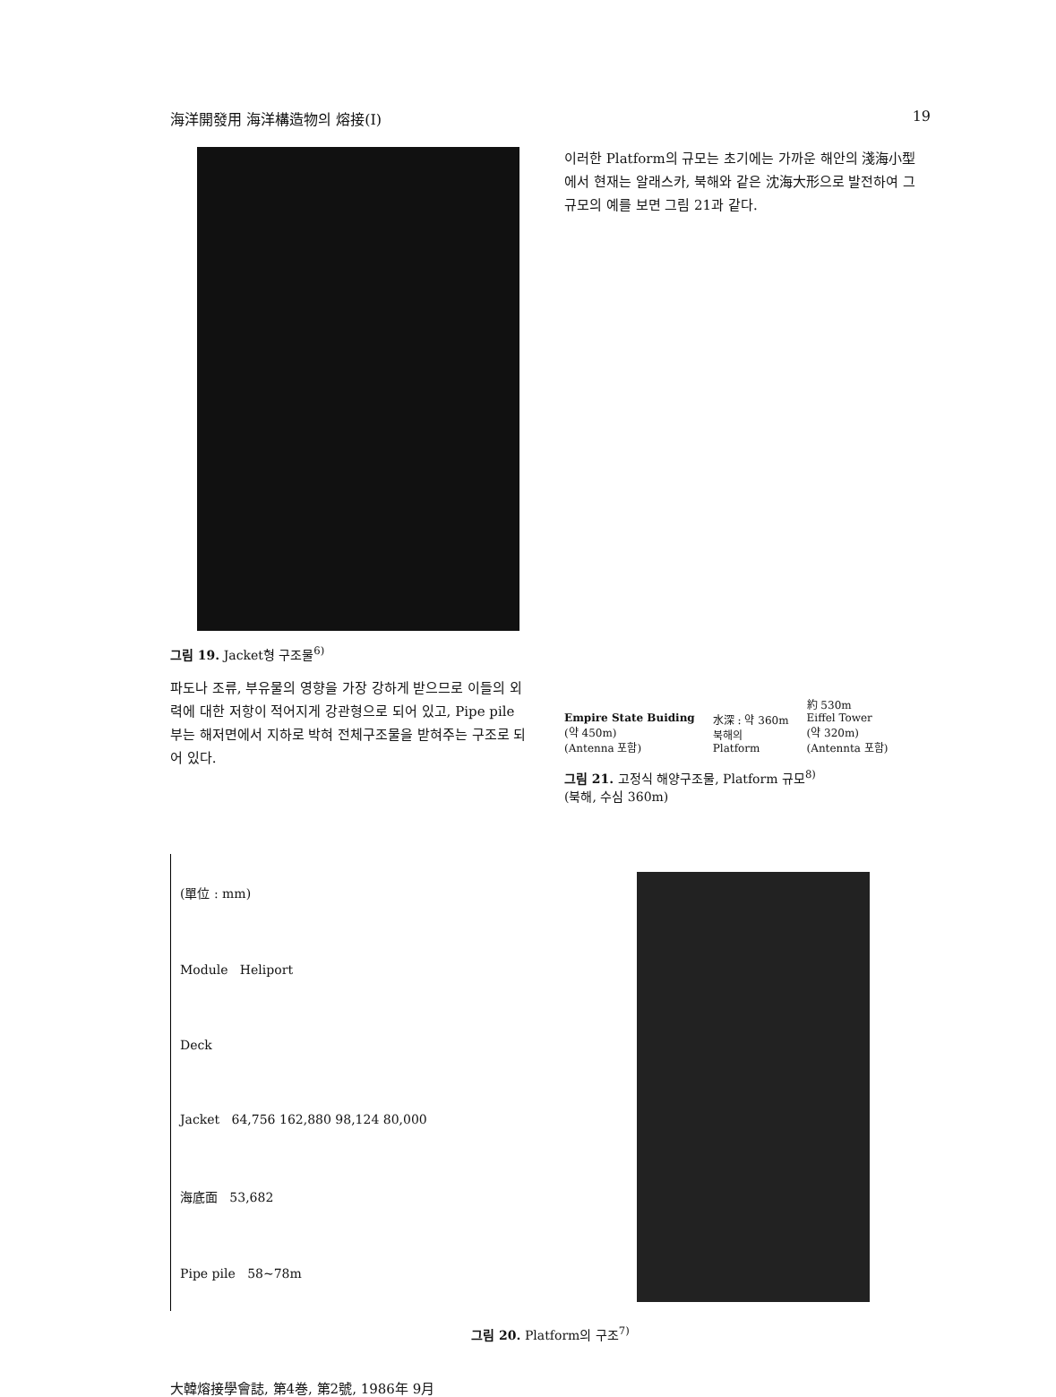海洋開發用 海洋構造物의 熔接(Ⅰ) 19
그림 19. Jacket형 구조물<sup>6)</sup>
파도나 조류, 부유물의 영향을 가장 강하게 받으므로 이들의 외력에 대한 저항이 적어지게 강관형으로 되어 있고, Pipe pile 부는 해저면에서 지하로 박혀 전체구조물을 받혀주는 구조로 되어 있다.
이러한 Platform의 규모는 초기에는 가까운 해안의 淺海小型에서 현재는 알래스카, 북해와 같은 沈海大形으로 발전하여 그 규모의 예를 보면 그림 21과 같다.
Empire State Buiding
(약 450m)
(Antenna 포함)
水深 : 약 360m
북해의
Platform
約 530m
Eiffel Tower
(약 320m)
(Antennta 포함)
그림 21. 고정식 해양구조물, Platform 규모<sup>8)</sup>
(북해, 수심 360m)
(單位 : mm)
Module Heliport
Deck
Jacket 64,756 162,880 98,124 80,000
海底面 53,682
Pipe pile 58~78m
그림 20. Platform의 구조<sup>7)</sup>
大韓熔接學會誌, 第4巻, 第2號, 1986年 9月